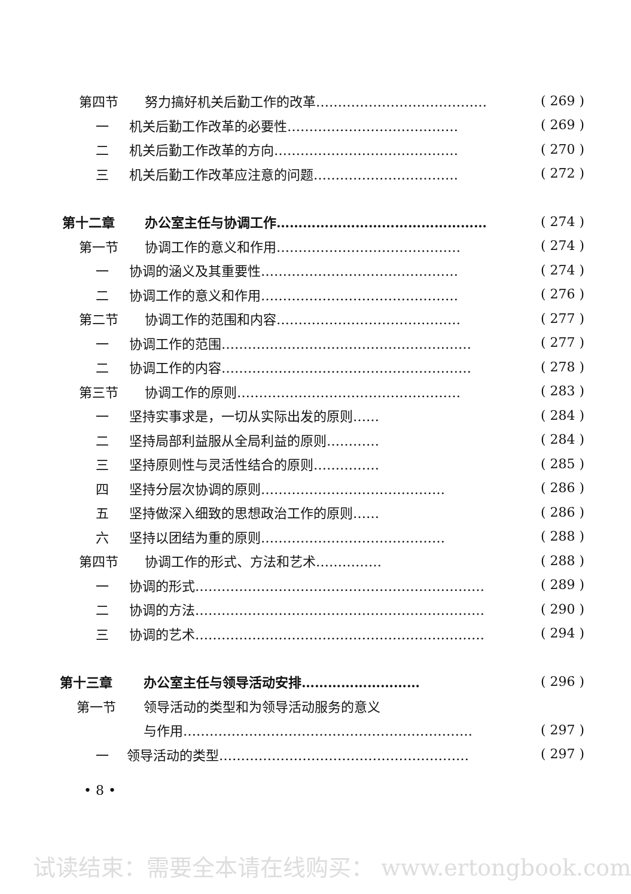第四节 努力搞好机关后勤工作的改革………………………………… ( 269 )
一 机关后勤工作改革的必要性………………………………… ( 269 )
二 机关后勤工作改革的方向…………………………………… ( 270 )
三 机关后勤工作改革应注意的问题…………………………… ( 272 )
第十二章 办公室主任与协调工作………………………………………… ( 274 )
第一节 协调工作的意义和作用…………………………………… ( 274 )
一 协调的涵义及其重要性……………………………………… ( 274 )
二 协调工作的意义和作用……………………………………… ( 276 )
第二节 协调工作的范围和内容…………………………………… ( 277 )
一 协调工作的范围………………………………………………… ( 277 )
二 协调工作的内容………………………………………………… ( 278 )
第三节 协调工作的原则…………………………………………… ( 283 )
一 坚持实事求是，一切从实际出发的原则…… ( 284 )
二 坚持局部利益服从全局利益的原则………… ( 284 )
三 坚持原则性与灵活性结合的原则…………… ( 285 )
四 坚持分层次协调的原则…………………………………… ( 286 )
五 坚持做深入细致的思想政治工作的原则…… ( 286 )
六 坚持以团结为重的原则…………………………………… ( 288 )
第四节 协调工作的形式、方法和艺术…………… ( 288 )
一 协调的形式………………………………………………………… ( 289 )
二 协调的方法………………………………………………………… ( 290 )
三 协调的艺术………………………………………………………… ( 294 )
第十三章 办公室主任与领导活动安排……………………… ( 296 )
第一节 领导活动的类型和为领导活动服务的意义
与作用………………………………………………………… ( 297 )
一 领导活动的类型………………………………………………… ( 297 )
• 8 •
试读结束：需要全本请在线购买： www.ertongbook.com